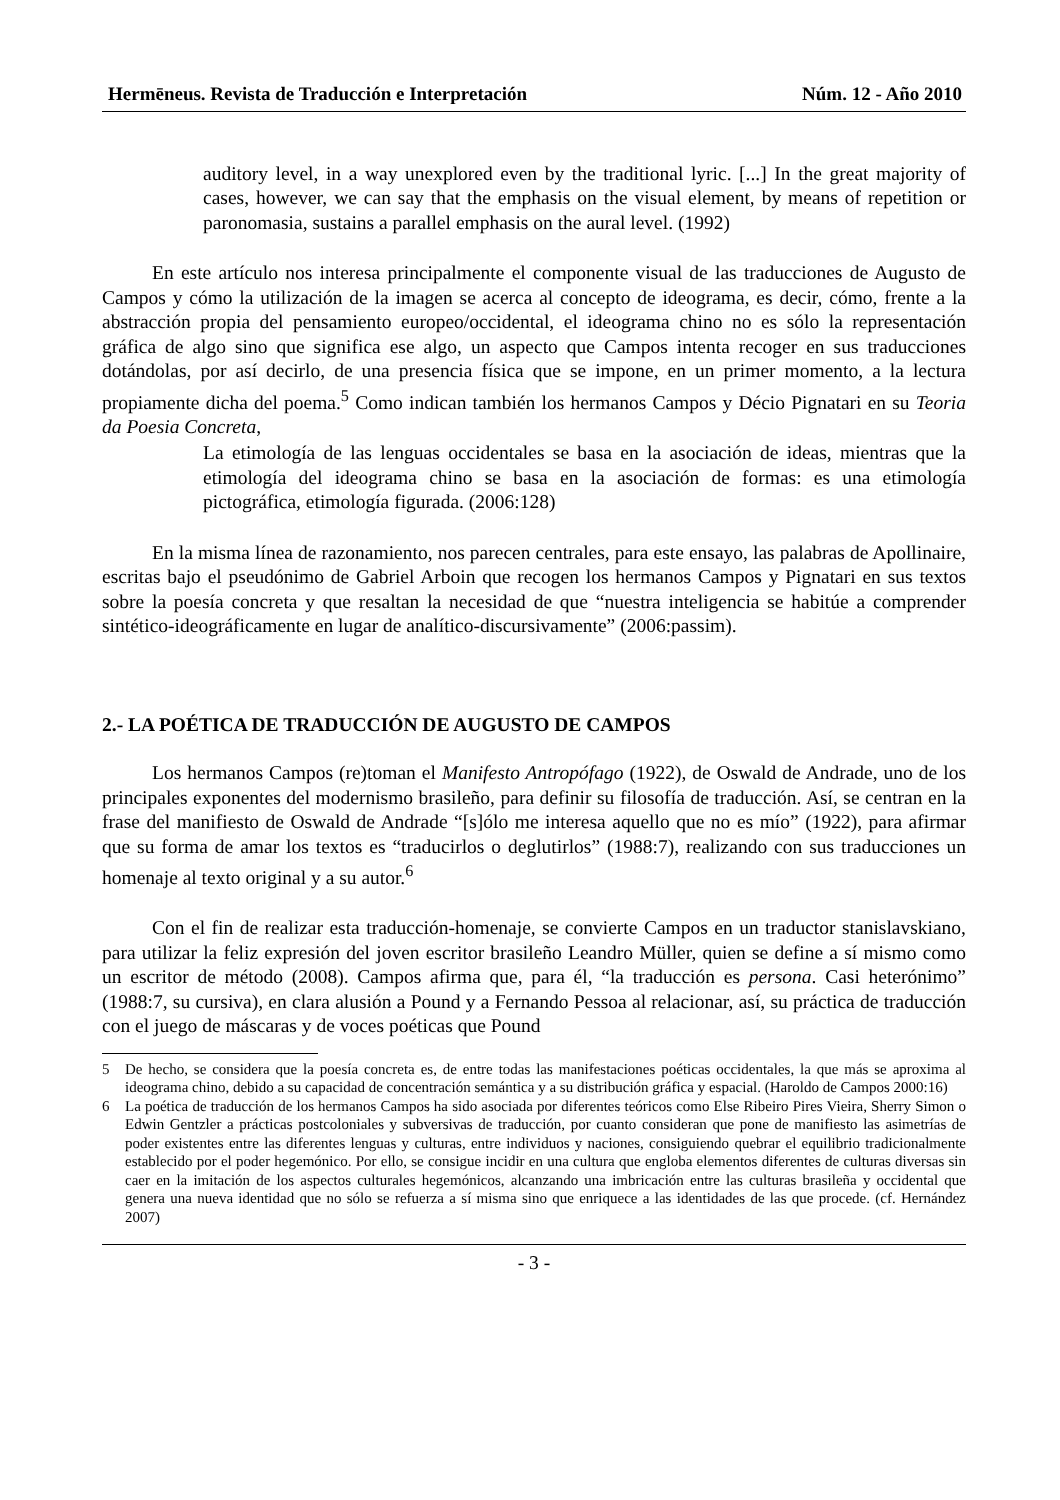Hermēneus. Revista de Traducción e Interpretación Núm. 12 - Año 2010
auditory level, in a way unexplored even by the traditional lyric. [...] In the great majority of cases, however, we can say that the emphasis on the visual element, by means of repetition or paronomasia, sustains a parallel emphasis on the aural level. (1992)
En este artículo nos interesa principalmente el componente visual de las traducciones de Augusto de Campos y cómo la utilización de la imagen se acerca al concepto de ideograma, es decir, cómo, frente a la abstracción propia del pensamiento europeo/occidental, el ideograma chino no es sólo la representación gráfica de algo sino que significa ese algo, un aspecto que Campos intenta recoger en sus traducciones dotándolas, por así decirlo, de una presencia física que se impone, en un primer momento, a la lectura propiamente dicha del poema.<sup>5</sup> Como indican también los hermanos Campos y Décio Pignatari en su Teoria da Poesia Concreta,
La etimología de las lenguas occidentales se basa en la asociación de ideas, mientras que la etimología del ideograma chino se basa en la asociación de formas: es una etimología pictográfica, etimología figurada. (2006:128)
En la misma línea de razonamiento, nos parecen centrales, para este ensayo, las palabras de Apollinaire, escritas bajo el pseudónimo de Gabriel Arboin que recogen los hermanos Campos y Pignatari en sus textos sobre la poesía concreta y que resaltan la necesidad de que “nuestra inteligencia se habitúe a comprender sintético-ideográficamente en lugar de analítico-discursivamente” (2006:passim).
2.- LA POÉTICA DE TRADUCCIÓN DE AUGUSTO DE CAMPOS
Los hermanos Campos (re)toman el Manifesto Antropófago (1922), de Oswald de Andrade, uno de los principales exponentes del modernismo brasileño, para definir su filosofía de traducción. Así, se centran en la frase del manifiesto de Oswald de Andrade “[s]ólo me interesa aquello que no es mío” (1922), para afirmar que su forma de amar los textos es “traducirlos o deglutirlos” (1988:7), realizando con sus traducciones un homenaje al texto original y a su autor.<sup>6</sup>
Con el fin de realizar esta traducción-homenaje, se convierte Campos en un traductor stanislavskiano, para utilizar la feliz expresión del joven escritor brasileño Leandro Müller, quien se define a sí mismo como un escritor de método (2008). Campos afirma que, para él, “la traducción es persona. Casi heterónimo” (1988:7, su cursiva), en clara alusión a Pound y a Fernando Pessoa al relacionar, así, su práctica de traducción con el juego de máscaras y de voces poéticas que Pound
5 De hecho, se considera que la poesía concreta es, de entre todas las manifestaciones poéticas occidentales, la que más se aproxima al ideograma chino, debido a su capacidad de concentración semántica y a su distribución gráfica y espacial. (Haroldo de Campos 2000:16)
6 La poética de traducción de los hermanos Campos ha sido asociada por diferentes teóricos como Else Ribeiro Pires Vieira, Sherry Simon o Edwin Gentzler a prácticas postcoloniales y subversivas de traducción, por cuanto consideran que pone de manifiesto las asimetrías de poder existentes entre las diferentes lenguas y culturas, entre individuos y naciones, consiguiendo quebrar el equilibrio tradicionalmente establecido por el poder hegemónico. Por ello, se consigue incidir en una cultura que engloba elementos diferentes de culturas diversas sin caer en la imitación de los aspectos culturales hegemónicos, alcanzando una imbricación entre las culturas brasileña y occidental que genera una nueva identidad que no sólo se refuerza a sí misma sino que enriquece a las identidades de las que procede. (cf. Hernández 2007)
- 3 -